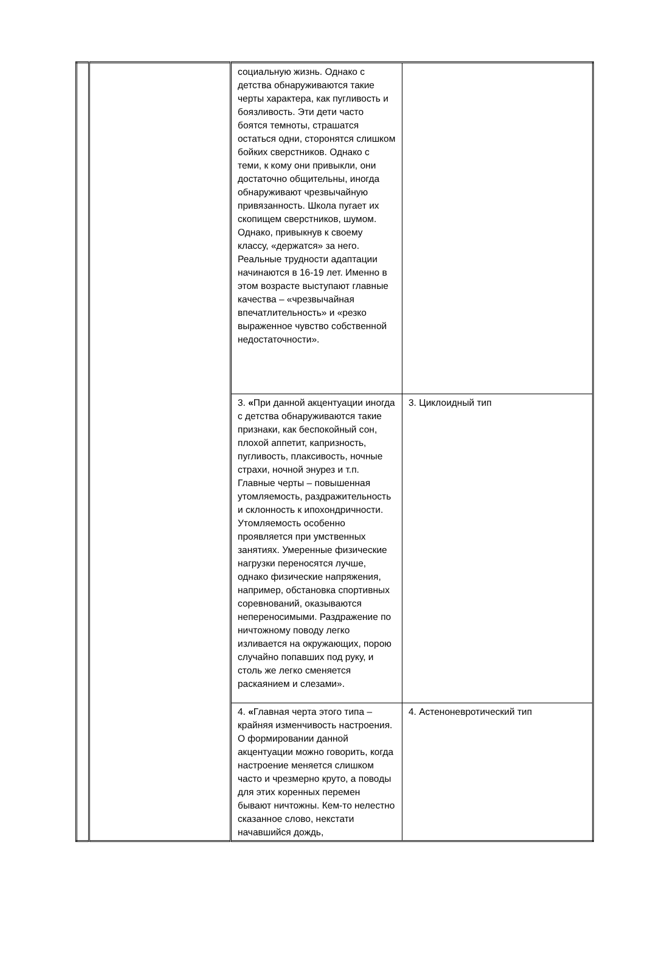| | | социальную жизнь. Однако с детства обнаруживаются такие черты характера, как пугливость и боязливость. Эти дети часто боятся темноты, страшатся остаться одни, сторонятся слишком бойких сверстников. Однако с теми, к кому они привыкли, они достаточно общительны, иногда обнаруживают чрезвычайную привязанность. Школа пугает их скопищем сверстников, шумом. Однако, привыкнув к своему классу, «держатся» за него. Реальные трудности адаптации начинаются в 16-19 лет. Именно в этом возрасте выступают главные качества – «чрезвычайная впечатлительность» и «резко выраженное чувство собственной недостаточности». | |
| | | 3. « При данной акцентуации иногда с детства обнаруживаются такие признаки, как беспокойный сон, плохой аппетит, капризность, пугливость, плаксивость, ночные страхи, ночной энурез и т.п. Главные черты – повышенная утомляемость, раздражительность и склонность к ипохондричности. Утомляемость особенно проявляется при умственных занятиях. Умеренные физические нагрузки переносятся лучше, однако физические напряжения, например, обстановка спортивных соревнований, оказываются непереносимыми. Раздражение по ничтожному поводу легко изливается на окружающих, порою случайно попавших под руку, и столь же легко сменяется раскаянием и слезами». | 3. Циклоидный тип |
| | | 4. « Главная черта этого типа – крайняя изменчивость настроения. О формировании данной акцентуации можно говорить, когда настроение меняется слишком часто и чрезмерно круто, а поводы для этих коренных перемен бывают ничтожны. Кем-то нелестно сказанное слово, некстати начавшийся дождь, | 4. Астеноневротический тип |